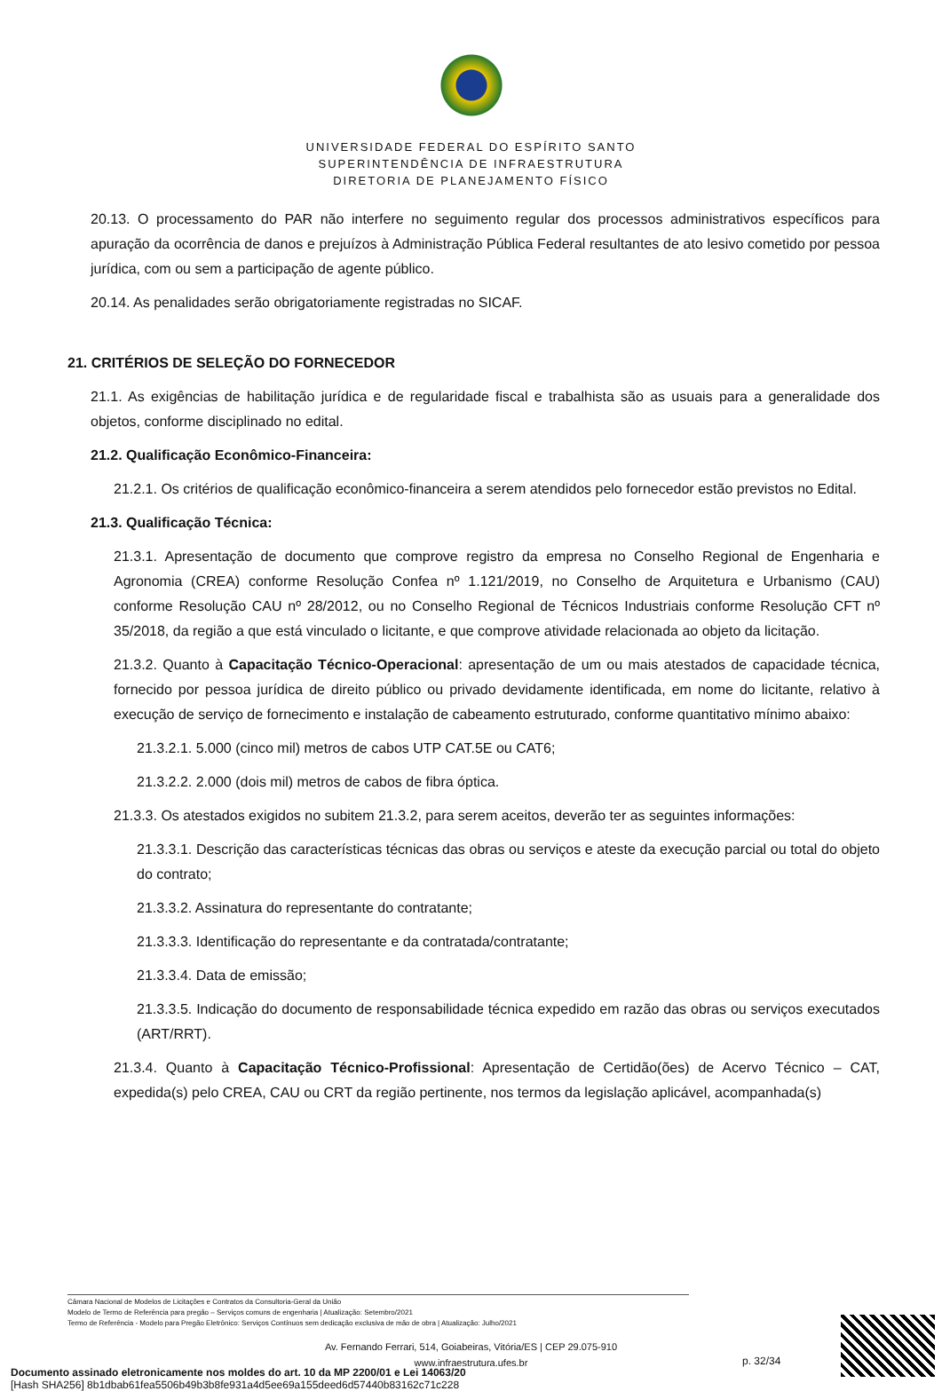UNIVERSIDADE FEDERAL DO ESPÍRITO SANTO
SUPERINTENDÊNCIA DE INFRAESTRUTURA
DIRETORIA DE PLANEJAMENTO FÍSICO
20.13. O processamento do PAR não interfere no seguimento regular dos processos administrativos específicos para apuração da ocorrência de danos e prejuízos à Administração Pública Federal resultantes de ato lesivo cometido por pessoa jurídica, com ou sem a participação de agente público.
20.14. As penalidades serão obrigatoriamente registradas no SICAF.
21. CRITÉRIOS DE SELEÇÃO DO FORNECEDOR
21.1. As exigências de habilitação jurídica e de regularidade fiscal e trabalhista são as usuais para a generalidade dos objetos, conforme disciplinado no edital.
21.2. Qualificação Econômico-Financeira:
21.2.1. Os critérios de qualificação econômico-financeira a serem atendidos pelo fornecedor estão previstos no Edital.
21.3. Qualificação Técnica:
21.3.1. Apresentação de documento que comprove registro da empresa no Conselho Regional de Engenharia e Agronomia (CREA) conforme Resolução Confea nº 1.121/2019, no Conselho de Arquitetura e Urbanismo (CAU) conforme Resolução CAU nº 28/2012, ou no Conselho Regional de Técnicos Industriais conforme Resolução CFT nº 35/2018, da região a que está vinculado o licitante, e que comprove atividade relacionada ao objeto da licitação.
21.3.2. Quanto à Capacitação Técnico-Operacional: apresentação de um ou mais atestados de capacidade técnica, fornecido por pessoa jurídica de direito público ou privado devidamente identificada, em nome do licitante, relativo à execução de serviço de fornecimento e instalação de cabeamento estruturado, conforme quantitativo mínimo abaixo:
21.3.2.1. 5.000 (cinco mil) metros de cabos UTP CAT.5E ou CAT6;
21.3.2.2. 2.000 (dois mil) metros de cabos de fibra óptica.
21.3.3. Os atestados exigidos no subitem 21.3.2, para serem aceitos, deverão ter as seguintes informações:
21.3.3.1. Descrição das características técnicas das obras ou serviços e ateste da execução parcial ou total do objeto do contrato;
21.3.3.2. Assinatura do representante do contratante;
21.3.3.3. Identificação do representante e da contratada/contratante;
21.3.3.4. Data de emissão;
21.3.3.5. Indicação do documento de responsabilidade técnica expedido em razão das obras ou serviços executados (ART/RRT).
21.3.4. Quanto à Capacitação Técnico-Profissional: Apresentação de Certidão(ões) de Acervo Técnico – CAT, expedida(s) pelo CREA, CAU ou CRT da região pertinente, nos termos da legislação aplicável, acompanhada(s)
Câmara Nacional de Modelos de Licitações e Contratos da Consultoria-Geral da União
Modelo de Termo de Referência para pregão – Serviços comuns de engenharia | Atualização: Setembro/2021
Termo de Referência - Modelo para Pregão Eletrônico: Serviços Contínuos sem dedicação exclusiva de mão de obra | Atualização: Julho/2021
Av. Fernando Ferrari, 514, Goiabeiras, Vitória/ES | CEP 29.075-910
www.infraestrutura.ufes.br
p. 32/34
Documento assinado eletronicamente nos moldes do art. 10 da MP 2200/01 e Lei 14063/20
[Hash SHA256] 8b1dbab61fea5506b49b3b8fe931a4d5ee69a155deed6d57440b83162c71c228